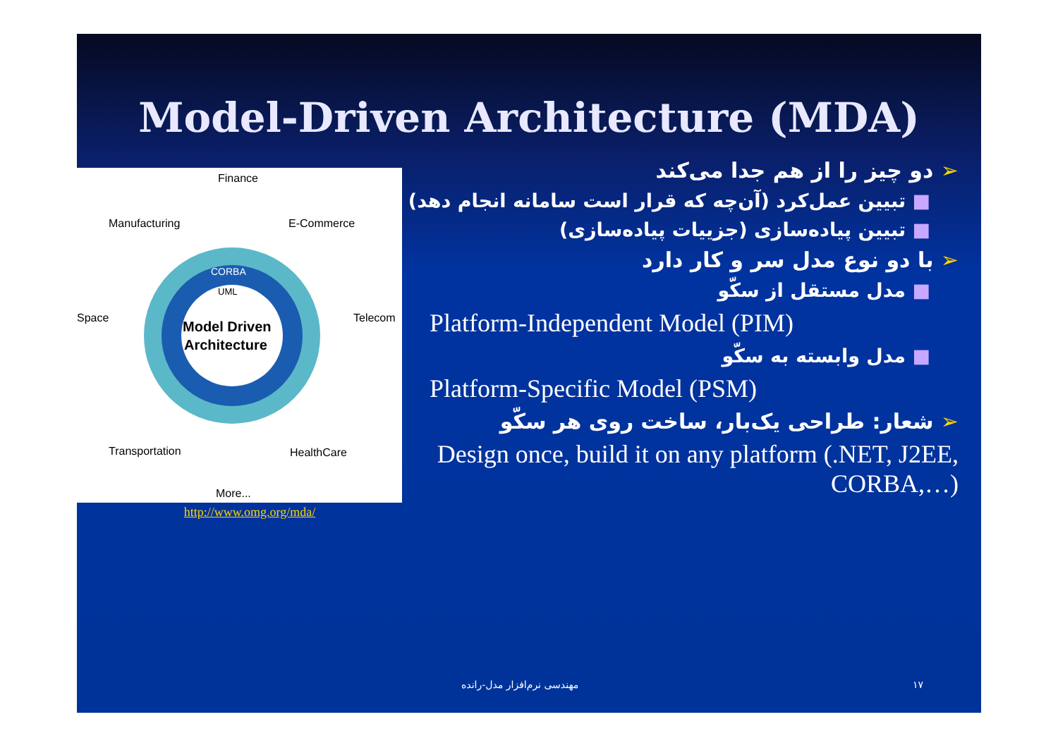Model-Driven Architecture (MDA)
Model Driven
Architecture
Finance
Manufacturing
E-Commerce
Space
Telecom
Transportation
HealthCare
More...
CORBA
UML
http://www.omg.org/mda/
➢ دو چیز را از هم جدا می‌کند
■ تبیین عمل‌کرد (آن‌چه که قرار است سامانه انجام دهد)
■ تبیین پیاده‌سازی (جزییات پیاده‌سازی)
➢ با دو نوع مدل سر و کار دارد
■ مدل مستقل از سکّو
Platform-Independent Model (PIM)
■ مدل وابسته به سکّو
Platform-Specific Model (PSM)
➢ شعار: طراحی یک‌بار، ساخت روی هر سکّو
Design once, build it on any platform (.NET, J2EE, CORBA,…)
مهندسی نرم‌افزار مدل-رانده ۱۷